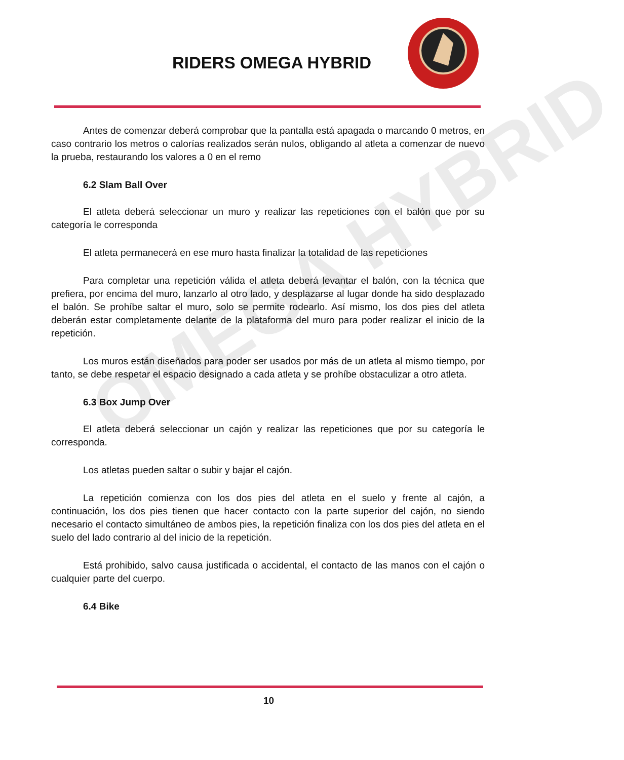RIDERS OMEGA HYBRID
OMEGA HYBRID
Antes de comenzar deberá comprobar que la pantalla está apagada o marcando 0 metros, en caso contrario los metros o calorías realizados serán nulos, obligando al atleta a comenzar de nuevo la prueba, restaurando los valores a 0 en el remo
6.2 Slam Ball Over
El atleta deberá seleccionar un muro y realizar las repeticiones con el balón que por su categoría le corresponda
El atleta permanecerá en ese muro hasta finalizar la totalidad de las repeticiones
Para completar una repetición válida el atleta deberá levantar el balón, con la técnica que prefiera, por encima del muro, lanzarlo al otro lado, y desplazarse al lugar donde ha sido desplazado el balón. Se prohíbe saltar el muro, solo se permite rodearlo. Así mismo, los dos pies del atleta deberán estar completamente delante de la plataforma del muro para poder realizar el inicio de la repetición.
Los muros están diseñados para poder ser usados por más de un atleta al mismo tiempo, por tanto, se debe respetar el espacio designado a cada atleta y se prohíbe obstaculizar a otro atleta.
6.3 Box Jump Over
El atleta deberá seleccionar un cajón y realizar las repeticiones que por su categoría le corresponda.
Los atletas pueden saltar o subir y bajar el cajón.
La repetición comienza con los dos pies del atleta en el suelo y frente al cajón, a continuación, los dos pies tienen que hacer contacto con la parte superior del cajón, no siendo necesario el contacto simultáneo de ambos pies, la repetición finaliza con los dos pies del atleta en el suelo del lado contrario al del inicio de la repetición.
Está prohibido, salvo causa justificada o accidental, el contacto de las manos con el cajón o cualquier parte del cuerpo.
6.4 Bike
10